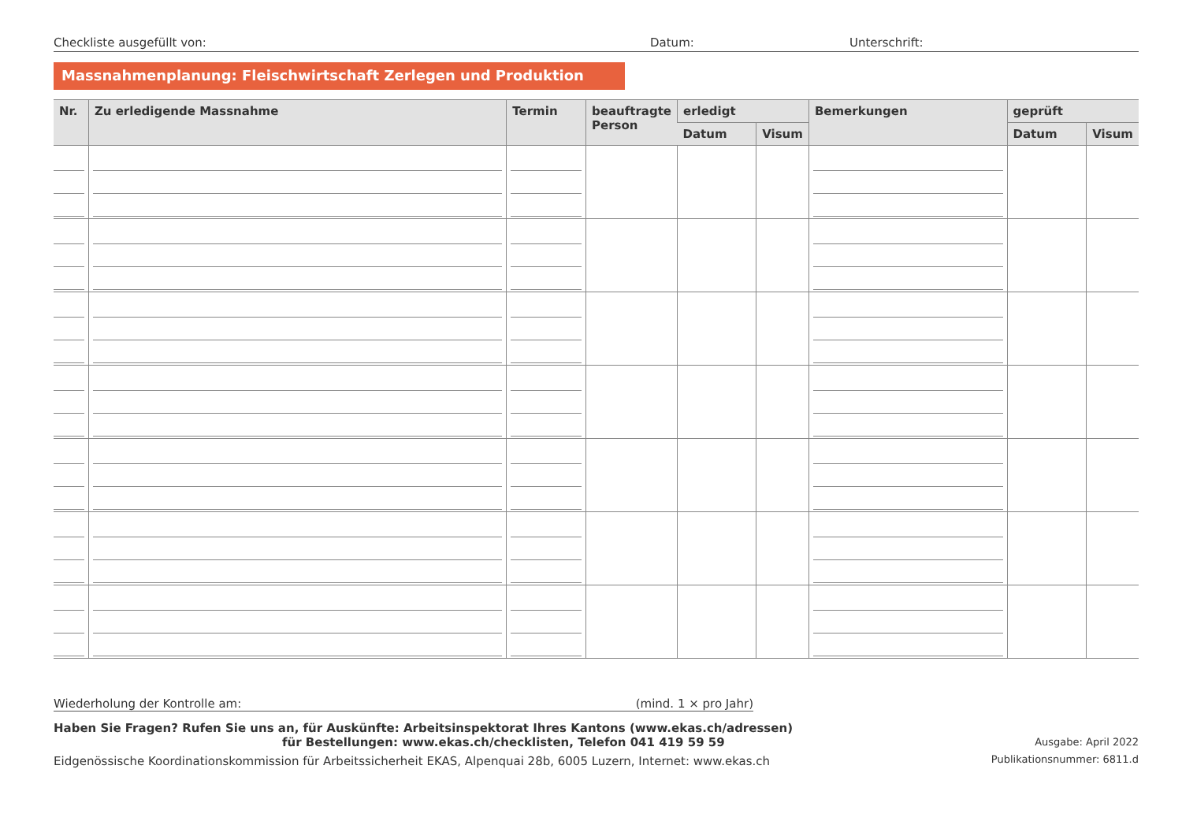Checkliste ausgefüllt von: Datum: Unterschrift:
Massnahmenplanung: Fleischwirtschaft Zerlegen und Produktion
| Nr. | Zu erledigende Massnahme | Termin | beauftragte Person | erledigt | | Bemerkungen | geprüft | |
| --- | --- | --- | --- | --- | --- | --- | --- | --- |
| | | | | Datum | Visum | | Datum | Visum |
Wiederholung der Kontrolle am: (mind. 1 × pro Jahr)
Haben Sie Fragen? Rufen Sie uns an, für Auskünfte: Arbeitsinspektorat Ihres Kantons (www.ekas.ch/adressen)
für Bestellungen: www.ekas.ch/checklisten, Telefon 041 419 59 59
Eidgenössische Koordinationskommission für Arbeitssicherheit EKAS, Alpenquai 28b, 6005 Luzern, Internet: www.ekas.ch
Ausgabe: April 2022
Publikationsnummer: 6811.d